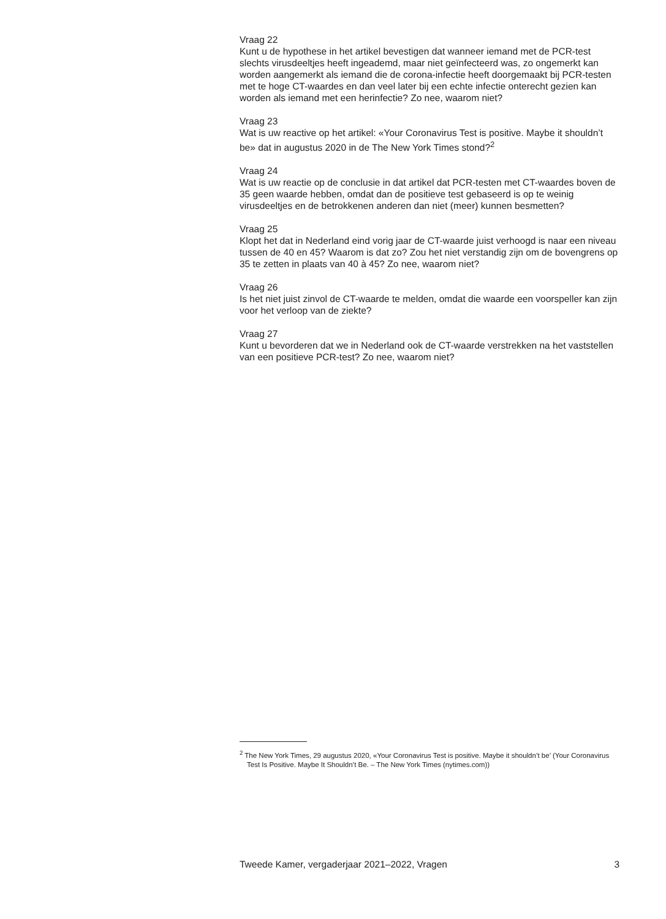Vraag 22
Kunt u de hypothese in het artikel bevestigen dat wanneer iemand met de PCR-test slechts virusdeeltjes heeft ingeademd, maar niet geïnfecteerd was, zo ongemerkt kan worden aangemerkt als iemand die de corona-infectie heeft doorgemaakt bij PCR-testen met te hoge CT-waardes en dan veel later bij een echte infectie onterecht gezien kan worden als iemand met een herinfectie? Zo nee, waarom niet?
Vraag 23
Wat is uw reactive op het artikel: «Your Coronavirus Test is positive. Maybe it shouldn’t be» dat in augustus 2020 in de The New York Times stond?<sup>2</sup>
Vraag 24
Wat is uw reactie op de conclusie in dat artikel dat PCR-testen met CT-waardes boven de 35 geen waarde hebben, omdat dan de positieve test gebaseerd is op te weinig virusdeeltjes en de betrokkenen anderen dan niet (meer) kunnen besmetten?
Vraag 25
Klopt het dat in Nederland eind vorig jaar de CT-waarde juist verhoogd is naar een niveau tussen de 40 en 45? Waarom is dat zo? Zou het niet verstandig zijn om de bovengrens op 35 te zetten in plaats van 40 à 45? Zo nee, waarom niet?
Vraag 26
Is het niet juist zinvol de CT-waarde te melden, omdat die waarde een voorspeller kan zijn voor het verloop van de ziekte?
Vraag 27
Kunt u bevorderen dat we in Nederland ook de CT-waarde verstrekken na het vaststellen van een positieve PCR-test? Zo nee, waarom niet?
<sup>2</sup> The New York Times, 29 augustus 2020, «Your Coronavirus Test is positive. Maybe it shouldn’t be’ (Your Coronavirus Test Is Positive. Maybe It Shouldn’t Be. – The New York Times (nytimes.com))
Tweede Kamer, vergaderjaar 2021–2022, Vragen 3